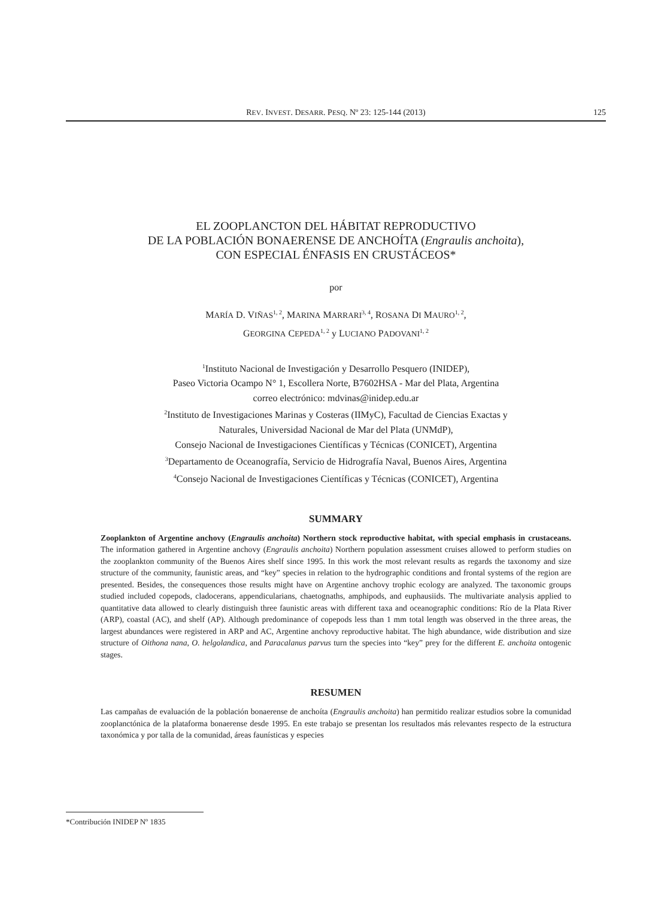REV. INVEST. DESARR. PESQ. Nº 23: 125-144 (2013)
125
EL ZOOPLANCTON DEL HÁBITAT REPRODUCTIVO
DE LA POBLACIÓN BONAERENSE DE ANCHOÍTA (Engraulis anchoita),
CON ESPECIAL ÉNFASIS EN CRUSTÁCEOS*
por
MARÍA D. VIÑAS<sup>1, 2</sup>, MARINA MARRARI<sup>3, 4</sup>, ROSANA DI MAURO<sup>1, 2</sup>,
GEORGINA CEPEDA<sup>1, 2</sup> y LUCIANO PADOVANI<sup>1, 2</sup>
<sup>1</sup> Instituto Nacional de Investigación y Desarrollo Pesquero (INIDEP),
Paseo Victoria Ocampo N° 1, Escollera Norte, B7602HSA - Mar del Plata, Argentina
correo electrónico: mdvinas@inidep.edu.ar
<sup>2</sup> Instituto de Investigaciones Marinas y Costeras (IIMyC), Facultad de Ciencias Exactas y
Naturales, Universidad Nacional de Mar del Plata (UNMdP),
Consejo Nacional de Investigaciones Científicas y Técnicas (CONICET), Argentina
<sup>3</sup> Departamento de Oceanografía, Servicio de Hidrografía Naval, Buenos Aires, Argentina
<sup>4</sup> Consejo Nacional de Investigaciones Científicas y Técnicas (CONICET), Argentina
SUMMARY
Zooplankton of Argentine anchovy (Engraulis anchoita) Northern stock reproductive habitat, with special emphasis in crustaceans. The information gathered in Argentine anchovy (Engraulis anchoita) Northern population assessment cruises allowed to perform studies on the zooplankton community of the Buenos Aires shelf since 1995. In this work the most relevant results as regards the taxonomy and size structure of the community, faunistic areas, and “key” species in relation to the hydrographic conditions and frontal systems of the region are presented. Besides, the consequences those results might have on Argentine anchovy trophic ecology are analyzed. The taxonomic groups studied included copepods, cladocerans, appendicularians, chaetognaths, amphipods, and euphausiids. The multivariate analysis applied to quantitative data allowed to clearly distinguish three faunistic areas with different taxa and oceanographic conditions: Río de la Plata River (ARP), coastal (AC), and shelf (AP). Although predominance of copepods less than 1 mm total length was observed in the three areas, the largest abundances were registered in ARP and AC, Argentine anchovy reproductive habitat. The high abundance, wide distribution and size structure of Oithona nana, O. helgolandica, and Paracalanus parvus turn the species into “key” prey for the different E. anchoita ontogenic stages.
RESUMEN
Las campañas de evaluación de la población bonaerense de anchoíta (Engraulis anchoita) han permitido realizar estudios sobre la comunidad zooplanctónica de la plataforma bonaerense desde 1995. En este trabajo se presentan los resultados más relevantes respecto de la estructura taxonómica y por talla de la comunidad, áreas faunísticas y especies
*Contribución INIDEP Nº 1835